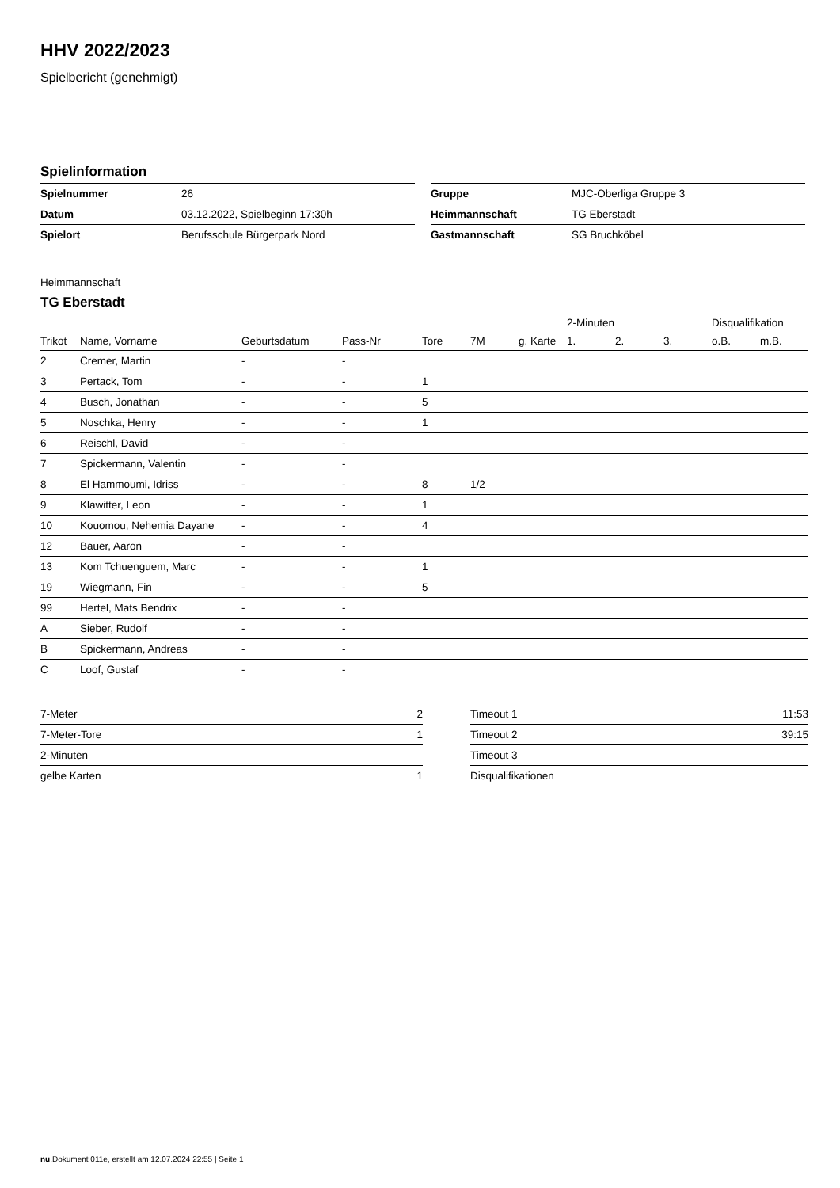HHV 2022/2023
Spielbericht (genehmigt)
Spielinformation
| Spielnummer | 26 |
| Datum | 03.12.2022, Spielbeginn 17:30h |
| Spielort | Berufsschule Bürgerpark Nord |
| Gruppe | MJC-Oberliga Gruppe 3 |
| Heimmannschaft | TG Eberstadt |
| Gastmannschaft | SG Bruchköbel |
Heimmannschaft
TG Eberstadt
| | | | | | | | 2-Minuten | | | Disqualifikation | |
| --- | --- | --- | --- | --- | --- | --- | --- | --- | --- | --- | --- |
| Trikot | Name, Vorname | Geburtsdatum | Pass-Nr | Tore | 7M | g. Karte | 1. | 2. | 3. | o.B. | m.B. |
| 2 | Cremer, Martin | - | - | | | | | | | | |
| 3 | Pertack, Tom | - | - | 1 | | | | | | | |
| 4 | Busch, Jonathan | - | - | 5 | | | | | | | |
| 5 | Noschka, Henry | - | - | 1 | | | | | | | |
| 6 | Reischl, David | - | - | | | | | | | | |
| 7 | Spickermann, Valentin | - | - | | | | | | | | |
| 8 | El Hammoumi, Idriss | - | - | 8 | 1/2 | | | | | | |
| 9 | Klawitter, Leon | - | - | 1 | | | | | | | |
| 10 | Kouomou, Nehemia Dayane | - | - | 4 | | | | | | | |
| 12 | Bauer, Aaron | - | - | | | | | | | | |
| 13 | Kom Tchuenguem, Marc | - | - | 1 | | | | | | | |
| 19 | Wiegmann, Fin | - | - | 5 | | | | | | | |
| 99 | Hertel, Mats Bendrix | - | - | | | | | | | | |
| A | Sieber, Rudolf | - | - | | | | | | | | |
| B | Spickermann, Andreas | - | - | | | | | | | | |
| C | Loof, Gustaf | - | - | | | | | | | | |
| 7-Meter | 2 |
| 7-Meter-Tore | 1 |
| 2-Minuten | |
| gelbe Karten | 1 |
| Timeout 1 | 11:53 |
| Timeout 2 | 39:15 |
| Timeout 3 | |
| Disqualifikationen | |
nu.Dokument 011e, erstellt am 12.07.2024 22:55 | Seite 1